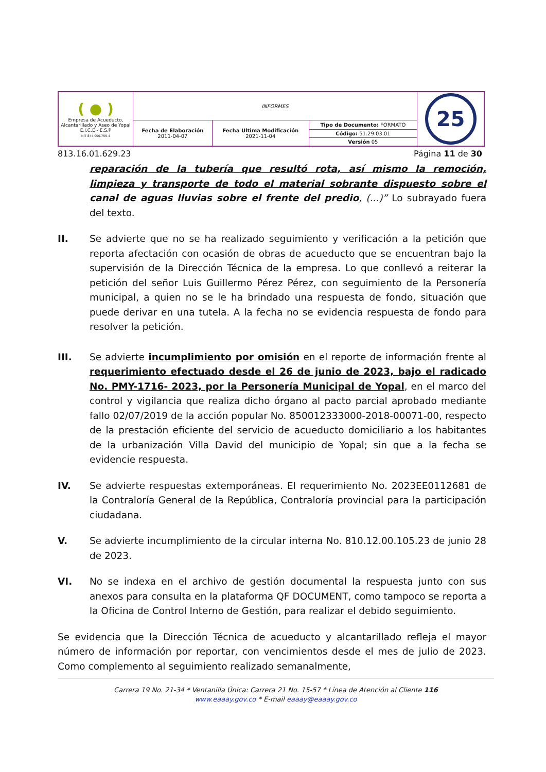| ( ● ) Empresa de Acueducto, Alcantarillado y Aseo de Yopal E.I.C.E - E.S.P NIT 844.000.755-4 | INFORMES | | | 25 |
| | Fecha de Elaboración 2011-04-07 | Fecha Ultima Modificación 2021-11-04 | Tipo de Documento: FORMATO | |
| | | | Código: 51.29.03.01 | |
| | | | Versión 05 | |
813.16.01.629.23 Página 11 de 30
reparación de la tubería que resultó rota, así mismo la remoción, limpieza y transporte de todo el material sobrante dispuesto sobre el canal de aguas lluvias sobre el frente del predio, (...)” Lo subrayado fuera del texto.
II. Se advierte que no se ha realizado seguimiento y verificación a la petición que reporta afectación con ocasión de obras de acueducto que se encuentran bajo la supervisión de la Dirección Técnica de la empresa. Lo que conllevó a reiterar la petición del señor Luis Guillermo Pérez Pérez, con seguimiento de la Personería municipal, a quien no se le ha brindado una respuesta de fondo, situación que puede derivar en una tutela. A la fecha no se evidencia respuesta de fondo para resolver la petición.
III. Se advierte incumplimiento por omisión en el reporte de información frente al requerimiento efectuado desde el 26 de junio de 2023, bajo el radicado No. PMY-1716- 2023, por la Personería Municipal de Yopal, en el marco del control y vigilancia que realiza dicho órgano al pacto parcial aprobado mediante fallo 02/07/2019 de la acción popular No. 850012333000-2018-00071-00, respecto de la prestación eficiente del servicio de acueducto domiciliario a los habitantes de la urbanización Villa David del municipio de Yopal; sin que a la fecha se evidencie respuesta.
IV. Se advierte respuestas extemporáneas. El requerimiento No. 2023EE0112681 de la Contraloría General de la República, Contraloría provincial para la participación ciudadana.
V. Se advierte incumplimiento de la circular interna No. 810.12.00.105.23 de junio 28 de 2023.
VI. No se indexa en el archivo de gestión documental la respuesta junto con sus anexos para consulta en la plataforma QF DOCUMENT, como tampoco se reporta a la Oficina de Control Interno de Gestión, para realizar el debido seguimiento.
Se evidencia que la Dirección Técnica de acueducto y alcantarillado refleja el mayor número de información por reportar, con vencimientos desde el mes de julio de 2023. Como complemento al seguimiento realizado semanalmente,
Carrera 19 No. 21-34 * Ventanilla Única: Carrera 21 No. 15-57 * Línea de Atención al Cliente 116
www.eaaay.gov.co * E-mail eaaay@eaaay.gov.co